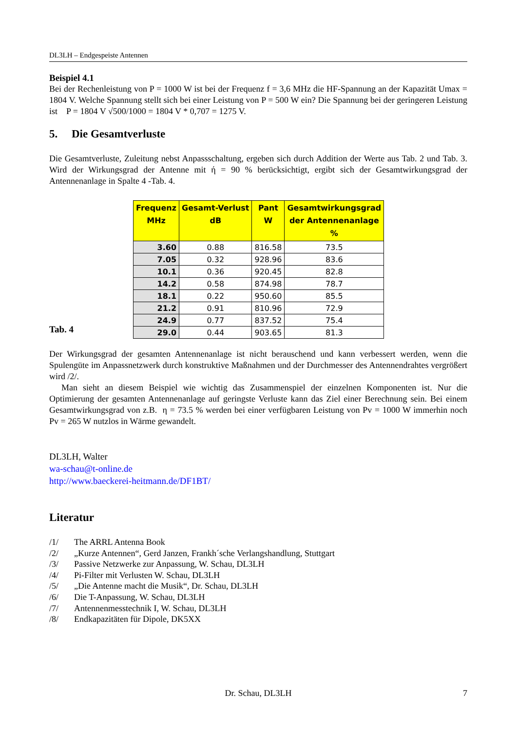DL3LH – Endgespeiste Antennen
Beispiel 4.1
Bei der Rechenleistung von P = 1000 W ist bei der Frequenz f = 3,6 MHz die HF-Spannung an der Kapazität Umax = 1804 V. Welche Spannung stellt sich bei einer Leistung von P = 500 W ein? Die Spannung bei der geringeren Leistung ist P = 1804 V √500/1000 = 1804 V * 0,707 = 1275 V.
5. Die Gesamtverluste
Die Gesamtverluste, Zuleitung nebst Anpassschaltung, ergeben sich durch Addition der Werte aus Tab. 2 und Tab. 3. Wird der Wirkungsgrad der Antenne mit ή = 90 % berücksichtigt, ergibt sich der Gesamtwirkungsgrad der Antennenanlage in Spalte 4 -Tab. 4.
Tab. 4
| Frequenz MHz | Gesamt-Verlust dB | Pant W | Gesamtwirkungsgrad der Antennenanlage % |
| --- | --- | --- | --- |
| 3.60 | 0.88 | 816.58 | 73.5 |
| 7.05 | 0.32 | 928.96 | 83.6 |
| 10.1 | 0.36 | 920.45 | 82.8 |
| 14.2 | 0.58 | 874.98 | 78.7 |
| 18.1 | 0.22 | 950.60 | 85.5 |
| 21.2 | 0.91 | 810.96 | 72.9 |
| 24.9 | 0.77 | 837.52 | 75.4 |
| 29.0 | 0.44 | 903.65 | 81.3 |
Der Wirkungsgrad der gesamten Antennenanlage ist nicht berauschend und kann verbessert werden, wenn die Spulengüte im Anpassnetzwerk durch konstruktive Maßnahmen und der Durchmesser des Antennendrahtes vergrößert wird /2/.
Man sieht an diesem Beispiel wie wichtig das Zusammenspiel der einzelnen Komponenten ist. Nur die Optimierung der gesamten Antennenanlage auf geringste Verluste kann das Ziel einer Berechnung sein. Bei einem Gesamtwirkungsgrad von z.B. η = 73.5 % werden bei einer verfügbaren Leistung von Pv = 1000 W immerhin noch Pv = 265 W nutzlos in Wärme gewandelt.
DL3LH, Walter
wa-schau@t-online.de
http://www.baeckerei-heitmann.de/DF1BT/
Literatur
/1/ The ARRL Antenna Book
/2/ „Kurze Antennen“, Gerd Janzen, Frankh´sche Verlangshandlung, Stuttgart
/3/ Passive Netzwerke zur Anpassung, W. Schau, DL3LH
/4/ Pi-Filter mit Verlusten W. Schau, DL3LH
/5/ „Die Antenne macht die Musik“, Dr. Schau, DL3LH
/6/ Die T-Anpassung, W. Schau, DL3LH
/7/ Antennenmesstechnik I, W. Schau, DL3LH
/8/ Endkapazitäten für Dipole, DK5XX
Dr. Schau, DL3LH 7